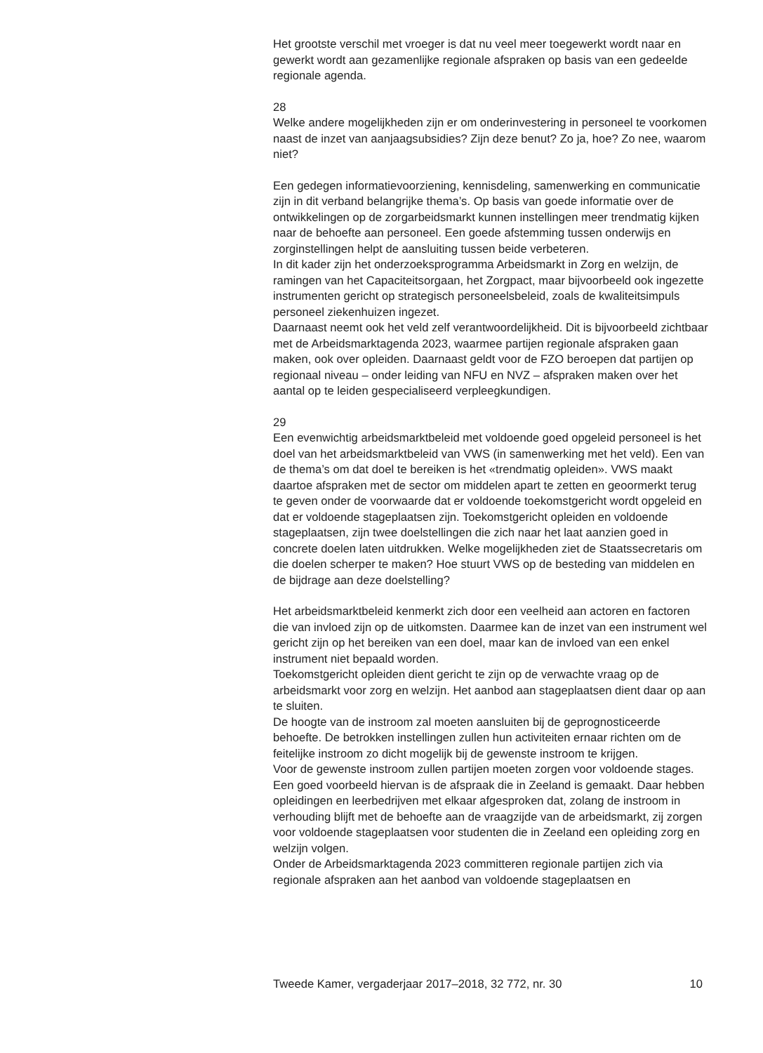Het grootste verschil met vroeger is dat nu veel meer toegewerkt wordt naar en gewerkt wordt aan gezamenlijke regionale afspraken op basis van een gedeelde regionale agenda.
28
Welke andere mogelijkheden zijn er om onderinvestering in personeel te voorkomen naast de inzet van aanjaagsubsidies? Zijn deze benut? Zo ja, hoe? Zo nee, waarom niet?
Een gedegen informatievoorziening, kennisdeling, samenwerking en communicatie zijn in dit verband belangrijke thema’s. Op basis van goede informatie over de ontwikkelingen op de zorgarbeidsmarkt kunnen instellingen meer trendmatig kijken naar de behoefte aan personeel. Een goede afstemming tussen onderwijs en zorginstellingen helpt de aansluiting tussen beide verbeteren.
In dit kader zijn het onderzoeksprogramma Arbeidsmarkt in Zorg en welzijn, de ramingen van het Capaciteitsorgaan, het Zorgpact, maar bijvoorbeeld ook ingezette instrumenten gericht op strategisch personeelsbeleid, zoals de kwaliteitsimpuls personeel ziekenhuizen ingezet.
Daarnaast neemt ook het veld zelf verantwoordelijkheid. Dit is bijvoorbeeld zichtbaar met de Arbeidsmarktagenda 2023, waarmee partijen regionale afspraken gaan maken, ook over opleiden. Daarnaast geldt voor de FZO beroepen dat partijen op regionaal niveau – onder leiding van NFU en NVZ – afspraken maken over het aantal op te leiden gespecialiseerd verpleegkundigen.
29
Een evenwichtig arbeidsmarktbeleid met voldoende goed opgeleid personeel is het doel van het arbeidsmarktbeleid van VWS (in samenwerking met het veld). Een van de thema’s om dat doel te bereiken is het «trendmatig opleiden». VWS maakt daartoe afspraken met de sector om middelen apart te zetten en geoormerkt terug te geven onder de voorwaarde dat er voldoende toekomstgericht wordt opgeleid en dat er voldoende stageplaatsen zijn. Toekomstgericht opleiden en voldoende stageplaatsen, zijn twee doelstellingen die zich naar het laat aanzien goed in concrete doelen laten uitdrukken. Welke mogelijkheden ziet de Staatssecretaris om die doelen scherper te maken? Hoe stuurt VWS op de besteding van middelen en de bijdrage aan deze doelstelling?
Het arbeidsmarktbeleid kenmerkt zich door een veelheid aan actoren en factoren die van invloed zijn op de uitkomsten. Daarmee kan de inzet van een instrument wel gericht zijn op het bereiken van een doel, maar kan de invloed van een enkel instrument niet bepaald worden.
Toekomstgericht opleiden dient gericht te zijn op de verwachte vraag op de arbeidsmarkt voor zorg en welzijn. Het aanbod aan stageplaatsen dient daar op aan te sluiten.
De hoogte van de instroom zal moeten aansluiten bij de geprognosticeerde behoefte. De betrokken instellingen zullen hun activiteiten ernaar richten om de feitelijke instroom zo dicht mogelijk bij de gewenste instroom te krijgen.
Voor de gewenste instroom zullen partijen moeten zorgen voor voldoende stages. Een goed voorbeeld hiervan is de afspraak die in Zeeland is gemaakt. Daar hebben opleidingen en leerbedrijven met elkaar afgesproken dat, zolang de instroom in verhouding blijft met de behoefte aan de vraagzijde van de arbeidsmarkt, zij zorgen voor voldoende stageplaatsen voor studenten die in Zeeland een opleiding zorg en welzijn volgen.
Onder de Arbeidsmarktagenda 2023 committeren regionale partijen zich via regionale afspraken aan het aanbod van voldoende stageplaatsen en
Tweede Kamer, vergaderjaar 2017–2018, 32 772, nr. 30 10